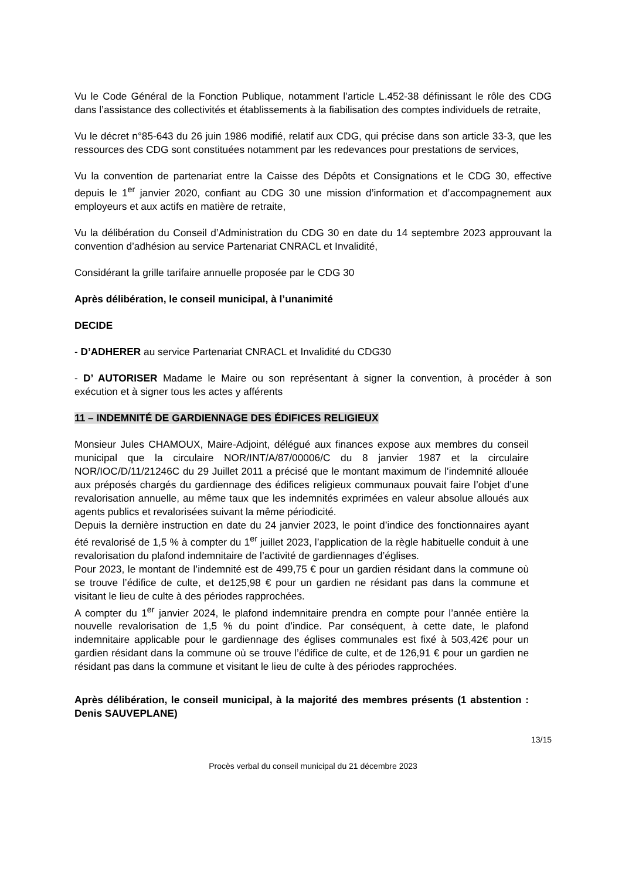Vu le Code Général de la Fonction Publique, notamment l’article L.452-38 définissant le rôle des CDG dans l’assistance des collectivités et établissements à la fiabilisation des comptes individuels de retraite,
Vu le décret n°85-643 du 26 juin 1986 modifié, relatif aux CDG, qui précise dans son article 33-3, que les ressources des CDG sont constituées notamment par les redevances pour prestations de services,
Vu la convention de partenariat entre la Caisse des Dépôts et Consignations et le CDG 30, effective depuis le 1<sup>er</sup> janvier 2020, confiant au CDG 30 une mission d’information et d’accompagnement aux employeurs et aux actifs en matière de retraite,
Vu la délibération du Conseil d’Administration du CDG 30 en date du 14 septembre 2023 approuvant la convention d’adhésion au service Partenariat CNRACL et Invalidité,
Considérant la grille tarifaire annuelle proposée par le CDG 30
Après délibération, le conseil municipal, à l’unanimité
DECIDE
- D’ADHERER au service Partenariat CNRACL et Invalidité du CDG30
- D’ AUTORISER Madame le Maire ou son représentant à signer la convention, à procéder à son exécution et à signer tous les actes y afférents
11 – INDEMNITÉ DE GARDIENNAGE DES ÉDIFICES RELIGIEUX
Monsieur Jules CHAMOUX, Maire-Adjoint, délégué aux finances expose aux membres du conseil municipal que la circulaire NOR/INT/A/87/00006/C du 8 janvier 1987 et la circulaire NOR/IOC/D/11/21246C du 29 Juillet 2011 a précisé que le montant maximum de l’indemnité allouée aux préposés chargés du gardiennage des édifices religieux communaux pouvait faire l’objet d’une revalorisation annuelle, au même taux que les indemnités exprimées en valeur absolue alloués aux agents publics et revalorisées suivant la même périodicité.
Depuis la dernière instruction en date du 24 janvier 2023, le point d’indice des fonctionnaires ayant été revalorisé de 1,5 % à compter du 1<sup>er</sup> juillet 2023, l’application de la règle habituelle conduit à une revalorisation du plafond indemnitaire de l’activité de gardiennages d’églises.
Pour 2023, le montant de l’indemnité est de 499,75 € pour un gardien résidant dans la commune où se trouve l’édifice de culte, et de125,98 € pour un gardien ne résidant pas dans la commune et visitant le lieu de culte à des périodes rapprochées.
A compter du 1<sup>er</sup> janvier 2024, le plafond indemnitaire prendra en compte pour l’année entière la nouvelle revalorisation de 1,5 % du point d’indice. Par conséquent, à cette date, le plafond indemnitaire applicable pour le gardiennage des églises communales est fixé à 503,42€ pour un gardien résidant dans la commune où se trouve l’édifice de culte, et de 126,91 € pour un gardien ne résidant pas dans la commune et visitant le lieu de culte à des périodes rapprochées.
Après délibération, le conseil municipal, à la majorité des membres présents (1 abstention : Denis SAUVEPLANE)
13/15
Procès verbal du conseil municipal du 21 décembre 2023